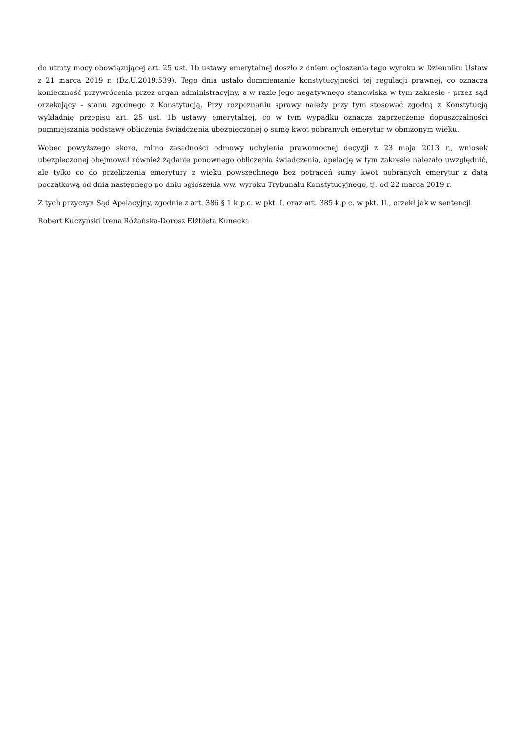do utraty mocy obowiązującej art. 25 ust. 1b ustawy emerytalnej doszło z dniem ogłoszenia tego wyroku w Dzienniku Ustaw z 21 marca 2019 r. (Dz.U.2019.539). Tego dnia ustało domniemanie konstytucyjności tej regulacji prawnej, co oznacza konieczność przywrócenia przez organ administracyjny, a w razie jego negatywnego stanowiska w tym zakresie - przez sąd orzekający - stanu zgodnego z Konstytucją. Przy rozpoznaniu sprawy należy przy tym stosować zgodną z Konstytucją wykładnię przepisu art. 25 ust. 1b ustawy emerytalnej, co w tym wypadku oznacza zaprzeczenie dopuszczalności pomniejszania podstawy obliczenia świadczenia ubezpieczonej o sumę kwot pobranych emerytur w obniżonym wieku.
Wobec powyższego skoro, mimo zasadności odmowy uchylenia prawomocnej decyzji z 23 maja 2013 r., wniosek ubezpieczonej obejmował również żądanie ponownego obliczenia świadczenia, apelację w tym zakresie należało uwzględnić, ale tylko co do przeliczenia emerytury z wieku powszechnego bez potrąceń sumy kwot pobranych emerytur z datą początkową od dnia następnego po dniu ogłoszenia ww. wyroku Trybunału Konstytucyjnego, tj. od 22 marca 2019 r.
Z tych przyczyn Sąd Apelacyjny, zgodnie z art. 386 § 1 k.p.c. w pkt. I. oraz art. 385 k.p.c. w pkt. II., orzekł jak w sentencji.
Robert Kuczyński Irena Różańska-Dorosz Elżbieta Kunecka